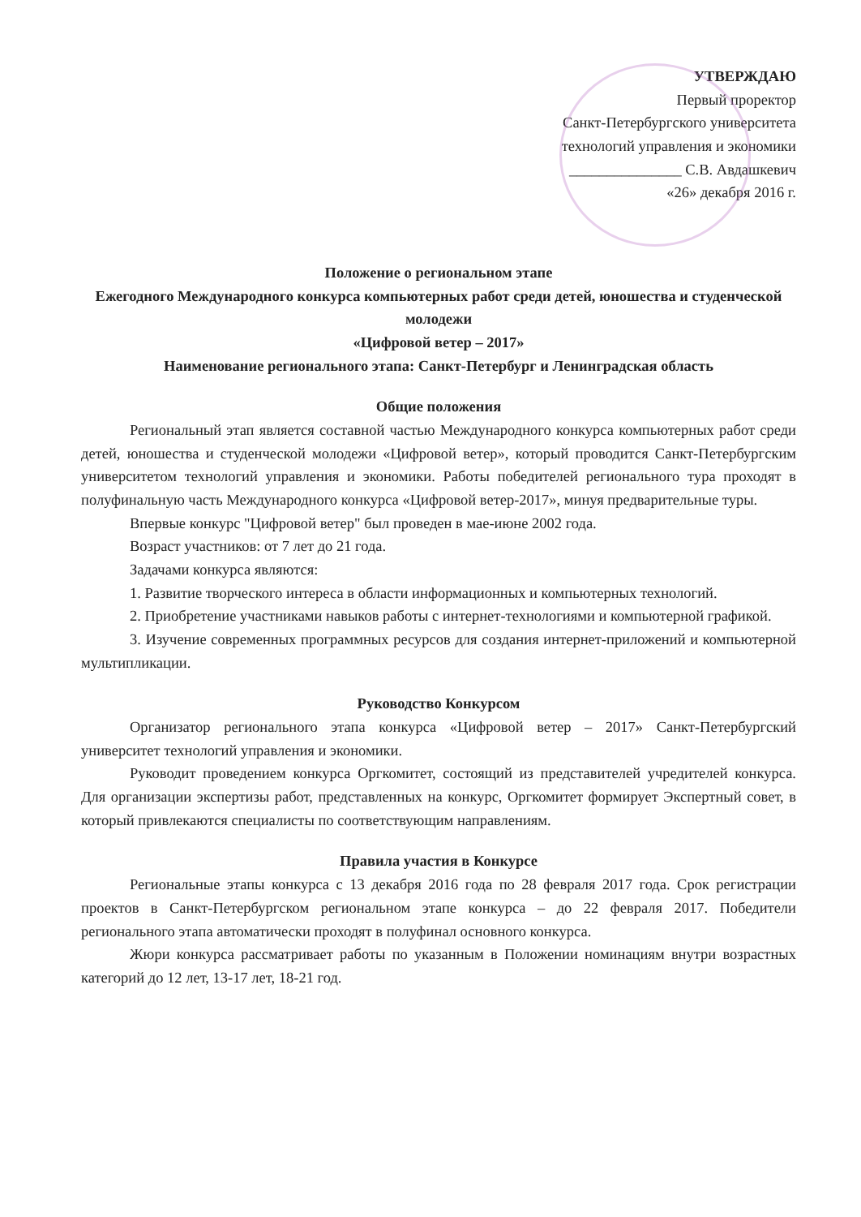УТВЕРЖДАЮ
Первый проректор
Санкт-Петербургского университета
технологий управления и экономики
_______________ С.В. Авдашкевич
«26» декабря 2016 г.
Положение о региональном этапе
Ежегодного Международного конкурса компьютерных работ среди детей, юношества и студенческой молодежи
«Цифровой ветер – 2017»
Наименование регионального этапа: Санкт-Петербург и Ленинградская область
Общие положения
Региональный этап является составной частью Международного конкурса компьютерных работ среди детей, юношества и студенческой молодежи «Цифровой ветер», который проводится Санкт-Петербургским университетом технологий управления и экономики. Работы победителей регионального тура проходят в полуфинальную часть Международного конкурса «Цифровой ветер-2017», минуя предварительные туры.
Впервые конкурс "Цифровой ветер" был проведен в мае-июне 2002 года.
Возраст участников: от 7 лет до 21 года.
Задачами конкурса являются:
1. Развитие творческого интереса в области информационных и компьютерных технологий.
2. Приобретение участниками навыков работы с интернет-технологиями и компьютерной графикой.
3. Изучение современных программных ресурсов для создания интернет-приложений и компьютерной мультипликации.
Руководство Конкурсом
Организатор регионального этапа конкурса «Цифровой ветер – 2017» Санкт-Петербургский университет технологий управления и экономики.
Руководит проведением конкурса Оргкомитет, состоящий из представителей учредителей конкурса. Для организации экспертизы работ, представленных на конкурс, Оргкомитет формирует Экспертный совет, в который привлекаются специалисты по соответствующим направлениям.
Правила участия в Конкурсе
Региональные этапы конкурса с 13 декабря 2016 года по 28 февраля 2017 года. Срок регистрации проектов в Санкт-Петербургском региональном этапе конкурса – до 22 февраля 2017. Победители регионального этапа автоматически проходят в полуфинал основного конкурса.
Жюри конкурса рассматривает работы по указанным в Положении номинациям внутри возрастных категорий до 12 лет, 13-17 лет, 18-21 год.